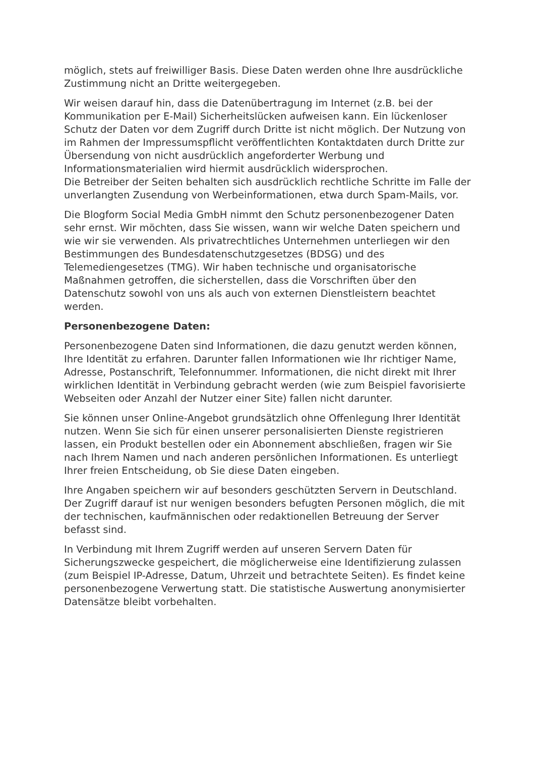möglich, stets auf freiwilliger Basis. Diese Daten werden ohne Ihre ausdrückliche Zustimmung nicht an Dritte weitergegeben.
Wir weisen darauf hin, dass die Datenübertragung im Internet (z.B. bei der Kommunikation per E-Mail) Sicherheitslücken aufweisen kann. Ein lückenloser Schutz der Daten vor dem Zugriff durch Dritte ist nicht möglich. Der Nutzung von im Rahmen der Impressumspflicht veröffentlichten Kontaktdaten durch Dritte zur Übersendung von nicht ausdrücklich angeforderter Werbung und Informationsmaterialien wird hiermit ausdrücklich widersprochen.
Die Betreiber der Seiten behalten sich ausdrücklich rechtliche Schritte im Falle der unverlangten Zusendung von Werbeinformationen, etwa durch Spam-Mails, vor.
Die Blogform Social Media GmbH nimmt den Schutz personenbezogener Daten sehr ernst. Wir möchten, dass Sie wissen, wann wir welche Daten speichern und wie wir sie verwenden. Als privatrechtliches Unternehmen unterliegen wir den Bestimmungen des Bundesdatenschutzgesetzes (BDSG) und des Telemediengesetzes (TMG). Wir haben technische und organisatorische Maßnahmen getroffen, die sicherstellen, dass die Vorschriften über den Datenschutz sowohl von uns als auch von externen Dienstleistern beachtet werden.
Personenbezogene Daten:
Personenbezogene Daten sind Informationen, die dazu genutzt werden können, Ihre Identität zu erfahren. Darunter fallen Informationen wie Ihr richtiger Name, Adresse, Postanschrift, Telefonnummer. Informationen, die nicht direkt mit Ihrer wirklichen Identität in Verbindung gebracht werden (wie zum Beispiel favorisierte Webseiten oder Anzahl der Nutzer einer Site) fallen nicht darunter.
Sie können unser Online-Angebot grundsätzlich ohne Offenlegung Ihrer Identität nutzen. Wenn Sie sich für einen unserer personalisierten Dienste registrieren lassen, ein Produkt bestellen oder ein Abonnement abschließen, fragen wir Sie nach Ihrem Namen und nach anderen persönlichen Informationen. Es unterliegt Ihrer freien Entscheidung, ob Sie diese Daten eingeben.
Ihre Angaben speichern wir auf besonders geschützten Servern in Deutschland. Der Zugriff darauf ist nur wenigen besonders befugten Personen möglich, die mit der technischen, kaufmännischen oder redaktionellen Betreuung der Server befasst sind.
In Verbindung mit Ihrem Zugriff werden auf unseren Servern Daten für Sicherungszwecke gespeichert, die möglicherweise eine Identifizierung zulassen (zum Beispiel IP-Adresse, Datum, Uhrzeit und betrachtete Seiten). Es findet keine personenbezogene Verwertung statt. Die statistische Auswertung anonymisierter Datensätze bleibt vorbehalten.